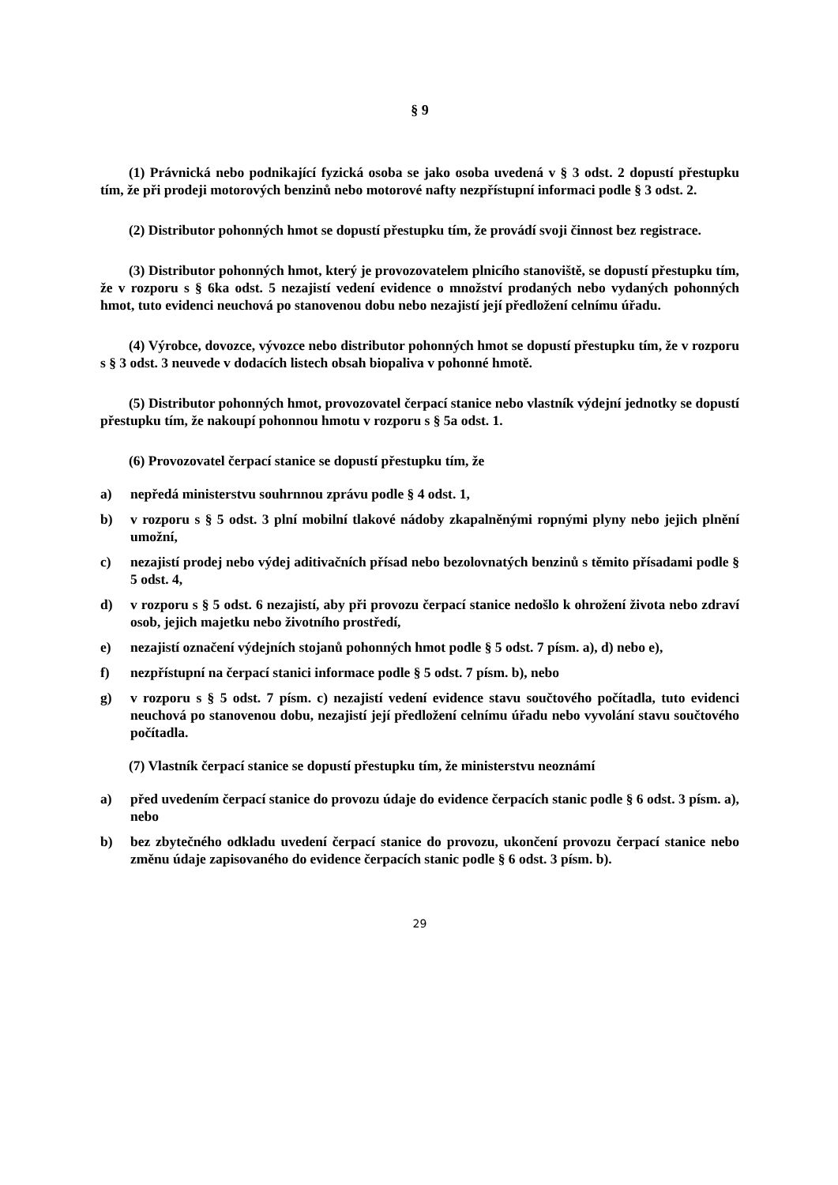§ 9
(1) Právnická nebo podnikající fyzická osoba se jako osoba uvedená v § 3 odst. 2 dopustí přestupku tím, že při prodeji motorových benzinů nebo motorové nafty nezpřístupní informaci podle § 3 odst. 2.
(2) Distributor pohonných hmot se dopustí přestupku tím, že provádí svoji činnost bez registrace.
(3) Distributor pohonných hmot, který je provozovatelem plnicího stanoviště, se dopustí přestupku tím, že v rozporu s § 6ka odst. 5 nezajistí vedení evidence o množství prodaných nebo vydaných pohonných hmot, tuto evidenci neuchová po stanovenou dobu nebo nezajistí její předložení celnímu úřadu.
(4) Výrobce, dovozce, vývozce nebo distributor pohonných hmot se dopustí přestupku tím, že v rozporu s § 3 odst. 3 neuvede v dodacích listech obsah biopaliva v pohonné hmotě.
(5) Distributor pohonných hmot, provozovatel čerpací stanice nebo vlastník výdejní jednotky se dopustí přestupku tím, že nakoupí pohonnou hmotu v rozporu s § 5a odst. 1.
(6) Provozovatel čerpací stanice se dopustí přestupku tím, že
a) nepředá ministerstvu souhrnnou zprávu podle § 4 odst. 1,
b) v rozporu s § 5 odst. 3 plní mobilní tlakové nádoby zkapalněnými ropnými plyny nebo jejich plnění umožní,
c) nezajistí prodej nebo výdej aditivačních přísad nebo bezolovnatých benzinů s těmito přísadami podle § 5 odst. 4,
d) v rozporu s § 5 odst. 6 nezajistí, aby při provozu čerpací stanice nedošlo k ohrožení života nebo zdraví osob, jejich majetku nebo životního prostředí,
e) nezajistí označení výdejních stojanů pohonných hmot podle § 5 odst. 7 písm. a), d) nebo e),
f) nezpřístupní na čerpací stanici informace podle § 5 odst. 7 písm. b), nebo
g) v rozporu s § 5 odst. 7 písm. c) nezajistí vedení evidence stavu součtového počítadla, tuto evidenci neuchová po stanovenou dobu, nezajistí její předložení celnímu úřadu nebo vyvolání stavu součtového počítadla.
(7) Vlastník čerpací stanice se dopustí přestupku tím, že ministerstvu neoznámí
a) před uvedením čerpací stanice do provozu údaje do evidence čerpacích stanic podle § 6 odst. 3 písm. a), nebo
b) bez zbytečného odkladu uvedení čerpací stanice do provozu, ukončení provozu čerpací stanice nebo změnu údaje zapisovaného do evidence čerpacích stanic podle § 6 odst. 3 písm. b).
29